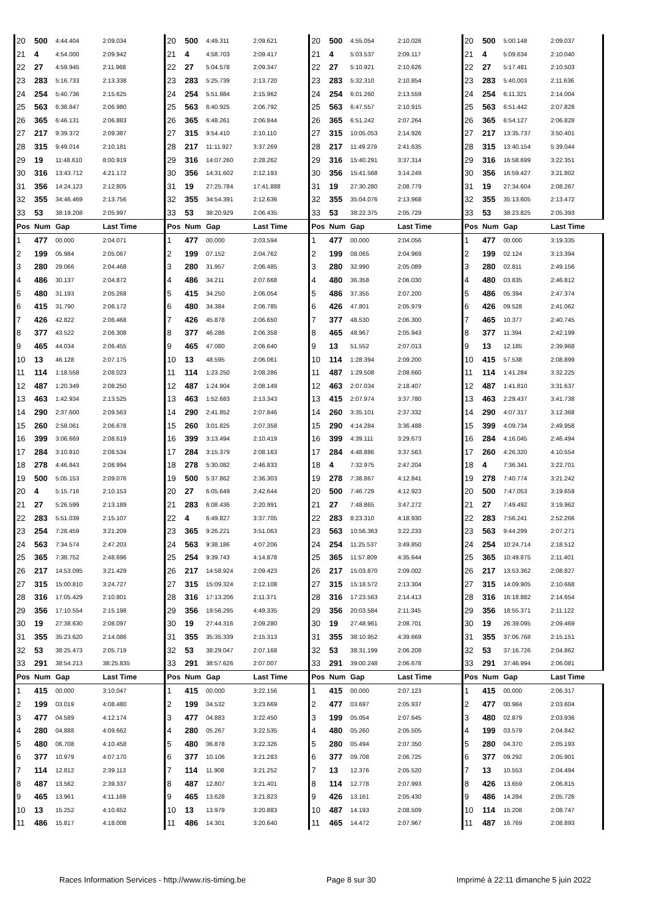| 20 | 500 | 4:44.404 | 2:09.034 | 20 | 500 | 4:49.311 | 2:09.621 | 20 | 500 | 4:55.054 | 2:10.026 | 20 | 500 | 5:00.148 | 2:09.037 |
| 21 | 4 | 4:54.000 | 2:09.942 | 21 | 4 | 4:58.703 | 2:09.417 | 21 | 4 | 5:03.537 | 2:09.117 | 21 | 4 | 5:09.634 | 2:10.040 |
| 22 | 27 | 4:59.945 | 2:11.968 | 22 | 27 | 5:04.578 | 2:09.347 | 22 | 27 | 5:10.921 | 2:10.626 | 22 | 27 | 5:17.481 | 2:10.503 |
| 23 | 283 | 5:16.733 | 2:13.338 | 23 | 283 | 5:25.739 | 2:13.720 | 23 | 283 | 5:32.310 | 2:10.854 | 23 | 283 | 5:40.003 | 2:11.636 |
| 24 | 254 | 5:40.736 | 2:15.625 | 24 | 254 | 5:51.984 | 2:15.962 | 24 | 254 | 6:01.260 | 2:13.559 | 24 | 254 | 6:11.321 | 2:14.004 |
| 25 | 563 | 6:38.847 | 2:06.980 | 25 | 563 | 6:40.925 | 2:06.792 | 25 | 563 | 6:47.557 | 2:10.915 | 25 | 563 | 6:51.442 | 2:07.828 |
| 26 | 365 | 6:46.131 | 2:06.883 | 26 | 365 | 6:48.261 | 2:06.844 | 26 | 365 | 6:51.242 | 2:07.264 | 26 | 365 | 6:54.127 | 2:06.828 |
| 27 | 217 | 9:39.372 | 2:09.387 | 27 | 315 | 9:54.410 | 2:10.110 | 27 | 315 | 10:05.053 | 2:14.926 | 27 | 217 | 13:35.737 | 3:50.401 |
| 28 | 315 | 9:49.014 | 2:10.181 | 28 | 217 | 11:11.927 | 3:37.269 | 28 | 217 | 11:49.279 | 2:41.635 | 28 | 315 | 13:40.154 | 5:39.044 |
| 29 | 19 | 11:48.610 | 8:00.919 | 29 | 316 | 14:07.260 | 2:28.262 | 29 | 316 | 15:40.291 | 3:37.314 | 29 | 316 | 16:58.699 | 3:22.351 |
| 30 | 316 | 13:43.712 | 4:21.172 | 30 | 356 | 14:31.602 | 2:12.193 | 30 | 356 | 15:41.568 | 3:14.249 | 30 | 356 | 16:59.427 | 3:21.802 |
| 31 | 356 | 14:24.123 | 2:12.805 | 31 | 19 | 27:25.784 | 17:41.888 | 31 | 19 | 27:30.280 | 2:08.779 | 31 | 19 | 27:34.604 | 2:08.267 |
| 32 | 355 | 34:46.469 | 2:13.756 | 32 | 355 | 34:54.391 | 2:12.636 | 32 | 355 | 35:04.076 | 2:13.968 | 32 | 355 | 35:13.605 | 2:13.472 |
| 33 | 53 | 38:19.208 | 2:05.997 | 33 | 53 | 38:20.929 | 2:06.435 | 33 | 53 | 38:22.375 | 2:05.729 | 33 | 53 | 38:23.825 | 2:05.393 |
| Pos | Num | Gap | Last Time | Pos | Num | Gap | Last Time | Pos | Num | Gap | Last Time | Pos | Num | Gap | Last Time |
| 1 | 477 | 00.000 | 2:04.071 | 1 | 477 | 00.000 | 2:03.594 | 1 | 477 | 00.000 | 2:04.056 | 1 | 477 | 00.000 | 3:19.335 |
| 2 | 199 | 05.984 | 2:05.067 | 2 | 199 | 07.152 | 2:04.762 | 2 | 199 | 08.065 | 2:04.969 | 2 | 199 | 02.124 | 3:13.394 |
| 3 | 280 | 29.066 | 2:04.468 | 3 | 280 | 31.957 | 2:06.485 | 3 | 280 | 32.990 | 2:05.089 | 3 | 280 | 02.811 | 2:49.156 |
| 4 | 486 | 30.137 | 2:04.872 | 4 | 486 | 34.211 | 2:07.668 | 4 | 480 | 36.358 | 2:06.030 | 4 | 480 | 03.835 | 2:46.812 |
| 5 | 480 | 31.193 | 2:05.268 | 5 | 415 | 34.250 | 2:06.054 | 5 | 486 | 37.355 | 2:07.200 | 5 | 486 | 05.394 | 2:47.374 |
| 6 | 415 | 31.790 | 2:06.172 | 6 | 480 | 34.384 | 2:06.785 | 6 | 426 | 47.801 | 2:05.979 | 6 | 426 | 09.528 | 2:41.062 |
| 7 | 426 | 42.822 | 2:06.468 | 7 | 426 | 45.878 | 2:06.650 | 7 | 377 | 48.530 | 2:06.300 | 7 | 465 | 10.377 | 2:40.745 |
| 8 | 377 | 43.522 | 2:06.308 | 8 | 377 | 46.286 | 2:06.358 | 8 | 465 | 48.967 | 2:05.943 | 8 | 377 | 11.394 | 2:42.199 |
| 9 | 465 | 44.034 | 2:06.455 | 9 | 465 | 47.080 | 2:06.640 | 9 | 13 | 51.552 | 2:07.013 | 9 | 13 | 12.185 | 2:39.968 |
| 10 | 13 | 46.128 | 2:07.175 | 10 | 13 | 48.595 | 2:06.061 | 10 | 114 | 1:28.394 | 2:09.200 | 10 | 415 | 57.538 | 2:08.899 |
| 11 | 114 | 1:18.558 | 2:08.023 | 11 | 114 | 1:23.250 | 2:08.286 | 11 | 487 | 1:29.508 | 2:08.660 | 11 | 114 | 1:41.284 | 3:32.225 |
| 12 | 487 | 1:20.349 | 2:08.250 | 12 | 487 | 1:24.904 | 2:08.149 | 12 | 463 | 2:07.034 | 2:18.407 | 12 | 487 | 1:41.810 | 3:31.637 |
| 13 | 463 | 1:42.934 | 2:13.525 | 13 | 463 | 1:52.683 | 2:13.343 | 13 | 415 | 2:07.974 | 3:37.780 | 13 | 463 | 2:29.437 | 3:41.738 |
| 14 | 290 | 2:37.600 | 2:09.563 | 14 | 290 | 2:41.852 | 2:07.846 | 14 | 260 | 3:35.101 | 2:37.332 | 14 | 290 | 4:07.317 | 3:12.368 |
| 15 | 260 | 2:58.061 | 2:06.678 | 15 | 260 | 3:01.825 | 2:07.358 | 15 | 290 | 4:14.284 | 3:36.488 | 15 | 399 | 4:09.734 | 2:49.958 |
| 16 | 399 | 3:06.669 | 2:08.619 | 16 | 399 | 3:13.494 | 2:10.419 | 16 | 399 | 4:39.111 | 3:29.673 | 16 | 284 | 4:16.045 | 2:46.494 |
| 17 | 284 | 3:10.810 | 2:08.534 | 17 | 284 | 3:15.379 | 2:08.163 | 17 | 284 | 4:48.886 | 3:37.563 | 17 | 260 | 4:26.320 | 4:10.554 |
| 18 | 278 | 4:46.843 | 2:08.994 | 18 | 278 | 5:30.082 | 2:46.833 | 18 | 4 | 7:32.975 | 2:47.204 | 18 | 4 | 7:36.341 | 3:22.701 |
| 19 | 500 | 5:05.153 | 2:09.076 | 19 | 500 | 5:37.862 | 2:36.303 | 19 | 278 | 7:38.867 | 4:12.841 | 19 | 278 | 7:40.774 | 3:21.242 |
| 20 | 4 | 5:15.716 | 2:10.153 | 20 | 27 | 6:05.649 | 2:42.644 | 20 | 500 | 7:46.729 | 4:12.923 | 20 | 500 | 7:47.053 | 3:19.659 |
| 21 | 27 | 5:26.599 | 2:13.189 | 21 | 283 | 6:08.436 | 2:20.991 | 21 | 27 | 7:48.865 | 3:47.272 | 21 | 27 | 7:49.492 | 3:19.962 |
| 22 | 283 | 5:51.039 | 2:15.107 | 22 | 4 | 6:49.827 | 3:37.705 | 22 | 283 | 8:23.310 | 4:18.930 | 22 | 283 | 7:56.241 | 2:52.266 |
| 23 | 254 | 7:28.459 | 3:21.209 | 23 | 365 | 9:26.221 | 3:51.063 | 23 | 563 | 10:56.363 | 3:22.233 | 23 | 563 | 9:44.299 | 2:07.271 |
| 24 | 563 | 7:34.574 | 2:47.203 | 24 | 563 | 9:38.186 | 4:07.206 | 24 | 254 | 11:25.537 | 3:49.850 | 24 | 254 | 10:24.714 | 2:18.512 |
| 25 | 365 | 7:38.752 | 2:48.696 | 25 | 254 | 9:39.743 | 4:14.878 | 25 | 365 | 11:57.809 | 4:35.644 | 25 | 365 | 10:49.875 | 2:11.401 |
| 26 | 217 | 14:53.095 | 3:21.429 | 26 | 217 | 14:58.924 | 2:09.423 | 26 | 217 | 15:03.870 | 2:09.002 | 26 | 217 | 13:53.362 | 2:08.827 |
| 27 | 315 | 15:00.810 | 3:24.727 | 27 | 315 | 15:09.324 | 2:12.108 | 27 | 315 | 15:18.572 | 2:13.304 | 27 | 315 | 14:09.905 | 2:10.668 |
| 28 | 316 | 17:05.429 | 2:10.801 | 28 | 316 | 17:13.206 | 2:11.371 | 28 | 316 | 17:23.563 | 2:14.413 | 28 | 316 | 16:18.882 | 2:14.654 |
| 29 | 356 | 17:10.554 | 2:15.198 | 29 | 356 | 19:56.295 | 4:49.335 | 29 | 356 | 20:03.584 | 2:11.345 | 29 | 356 | 18:55.371 | 2:11.122 |
| 30 | 19 | 27:38.630 | 2:08.097 | 30 | 19 | 27:44.316 | 2:09.280 | 30 | 19 | 27:48.961 | 2:08.701 | 30 | 19 | 26:39.095 | 2:09.469 |
| 31 | 355 | 35:23.620 | 2:14.086 | 31 | 355 | 35:35.339 | 2:15.313 | 31 | 355 | 38:10.952 | 4:39.669 | 31 | 355 | 37:06.768 | 2:15.151 |
| 32 | 53 | 38:25.473 | 2:05.719 | 32 | 53 | 38:29.047 | 2:07.168 | 32 | 53 | 38:31.199 | 2:06.208 | 32 | 53 | 37:16.726 | 2:04.862 |
| 33 | 291 | 38:54.213 | 38:25.835 | 33 | 291 | 38:57.626 | 2:07.007 | 33 | 291 | 39:00.248 | 2:06.678 | 33 | 291 | 37:46.994 | 2:06.081 |
| Pos | Num | Gap | Last Time | Pos | Num | Gap | Last Time | Pos | Num | Gap | Last Time | Pos | Num | Gap | Last Time |
| 1 | 415 | 00.000 | 3:10.047 | 1 | 415 | 00.000 | 3:22.156 | 1 | 415 | 00.000 | 2:07.123 | 1 | 415 | 00.000 | 2:06.317 |
| 2 | 199 | 03.019 | 4:08.480 | 2 | 199 | 04.532 | 3:23.669 | 2 | 477 | 03.697 | 2:05.937 | 2 | 477 | 00.984 | 2:03.604 |
| 3 | 477 | 04.589 | 4:12.174 | 3 | 477 | 04.883 | 3:22.450 | 3 | 199 | 05.054 | 2:07.645 | 3 | 480 | 02.879 | 2:03.936 |
| 4 | 280 | 04.888 | 4:09.662 | 4 | 280 | 05.267 | 3:22.535 | 4 | 480 | 05.260 | 2:05.505 | 4 | 199 | 03.579 | 2:04.842 |
| 5 | 480 | 06.708 | 4:10.458 | 5 | 480 | 06.878 | 3:22.326 | 5 | 280 | 05.494 | 2:07.350 | 5 | 280 | 04.370 | 2:05.193 |
| 6 | 377 | 10.979 | 4:07.170 | 6 | 377 | 10.106 | 3:21.283 | 6 | 377 | 09.708 | 2:06.725 | 6 | 377 | 09.292 | 2:05.901 |
| 7 | 114 | 12.812 | 2:39.113 | 7 | 114 | 11.908 | 3:21.252 | 7 | 13 | 12.376 | 2:05.520 | 7 | 13 | 10.553 | 2:04.494 |
| 8 | 487 | 13.562 | 2:39.337 | 8 | 487 | 12.807 | 3:21.401 | 8 | 114 | 12.778 | 2:07.993 | 8 | 426 | 13.659 | 2:06.815 |
| 9 | 465 | 13.961 | 4:11.169 | 9 | 465 | 13.628 | 3:21.823 | 9 | 426 | 13.161 | 2:05.430 | 9 | 486 | 14.284 | 2:05.726 |
| 10 | 13 | 15.252 | 4:10.652 | 10 | 13 | 13.979 | 3:20.883 | 10 | 487 | 14.193 | 2:08.509 | 10 | 114 | 15.208 | 2:08.747 |
| 11 | 486 | 15.817 | 4:18.008 | 11 | 486 | 14.301 | 3:20.640 | 11 | 465 | 14.472 | 2:07.967 | 11 | 487 | 16.769 | 2:08.893 |
Races Information Services - http://www.ris-timing.be Page 8 sur 30 Imprimé à 22:11 dimanche 5 juin 2022